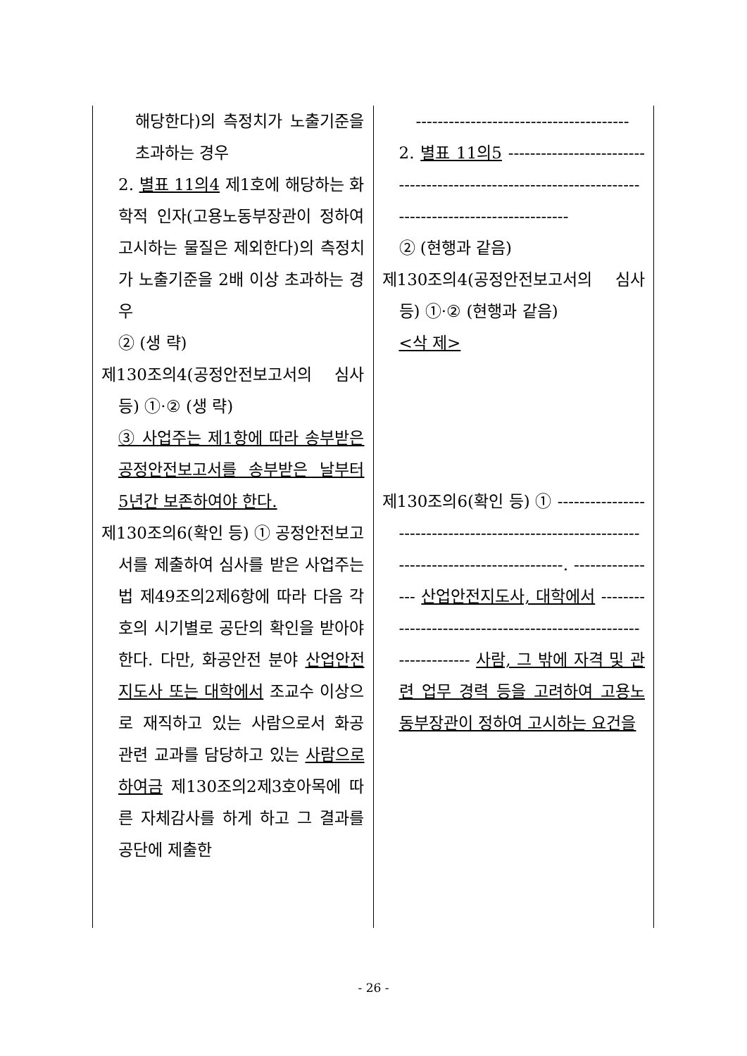| 해당한다)의 측정치가 노출기준을 초과하는 경우 2. 별표 11의4 제1호에 해당하는 화학적 인자(고용노동부장관이 정하여 고시하는 물질은 제외한다)의 측정치가 노출기준을 2배 이상 초과하는 경우 ② (생 략) 제130조의4(공정안전보고서의 심사 등) ①·② (생 략) ③ 사업주는 제1항에 따라 송부받은 공정안전보고서를 송부받은 날부터 5년간 보존하여야 한다. 제130조의6(확인 등) ① 공정안전보고서를 제출하여 심사를 받은 사업주는 법 제49조의2제6항에 따라 다음 각 호의 시기별로 공단의 확인을 받아야 한다. 다만, 화공안전 분야 산업안전지도사 또는 대학에서 조교수 이상으로 재직하고 있는 사람으로서 화공 관련 교과를 담당하고 있는 사람으로 하여금 제130조의2제3호아목에 따른 자체감사를 하게 하고 그 결과를 공단에 제출한 | --------------------------------------- 2. 별표 11의5 ---------------------------------------------------------------------------------------------------- ② (현행과 같음) 제130조의4(공정안전보고서의 심사 등) ①·② (현행과 같음) <삭 제> 제130조의6(확인 등) ① ------------------------------------------------------------------------------------------. ---------------- 산업안전지도사, 대학에서 ----------------------------------------------------------------- 사람, 그 밖에 자격 및 관련 업무 경력 등을 고려하여 고용노동부장관이 정하여 고시하는 요건을 |
- 26 -